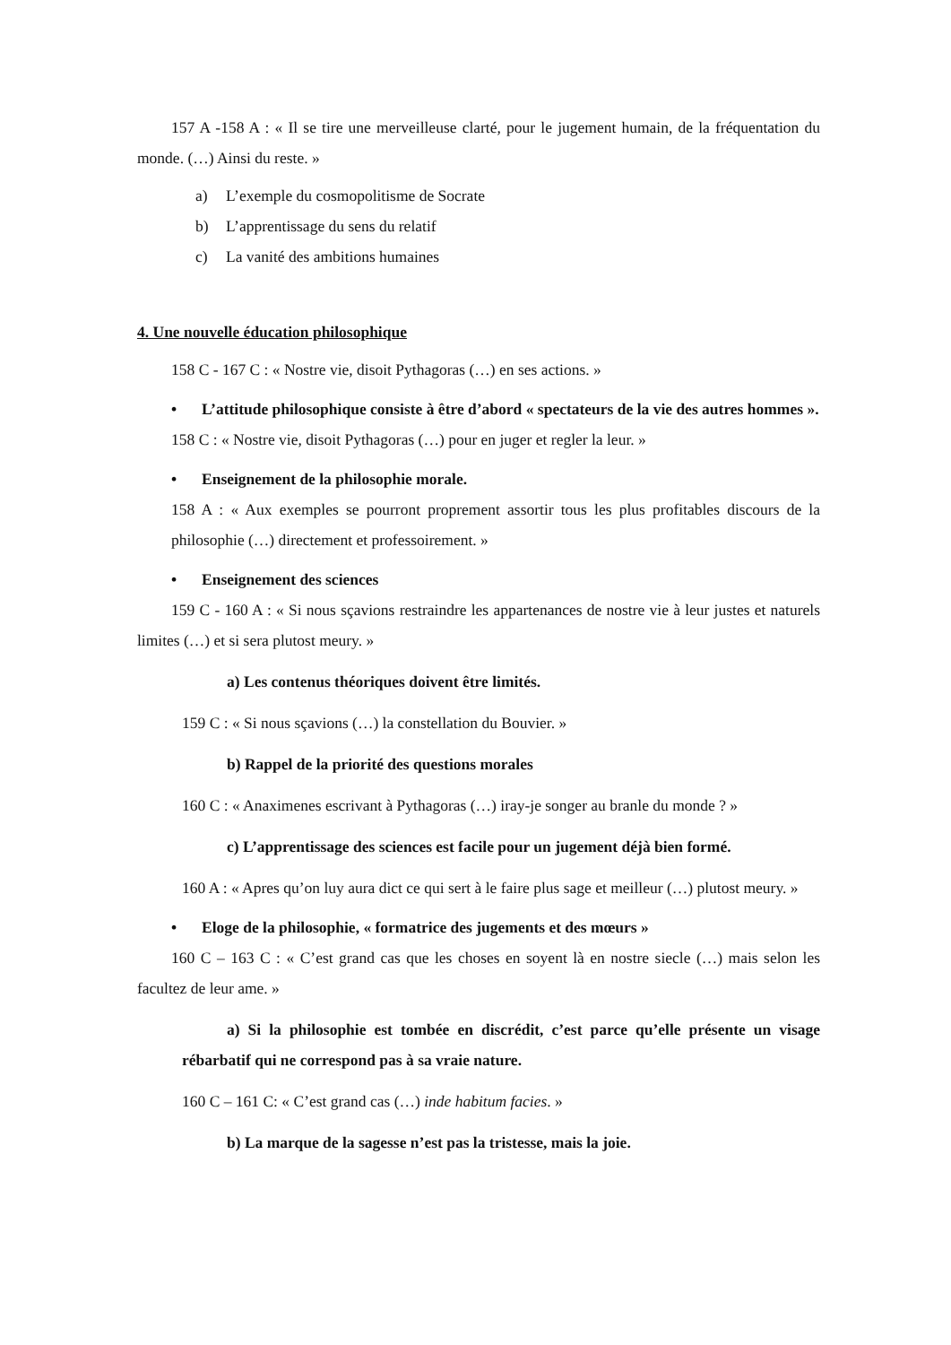157 A -158 A : « Il se tire une merveilleuse clarté, pour le jugement humain, de la fréquentation du monde. (…) Ainsi du reste. »
a) L’exemple du cosmopolitisme de Socrate
b) L’apprentissage du sens du relatif
c) La vanité des ambitions humaines
4. Une nouvelle éducation philosophique
158 C - 167 C : « Nostre vie, disoit Pythagoras (…) en ses actions. »
• L’attitude philosophique consiste à être d’abord « spectateurs de la vie des autres hommes ».
158 C : « Nostre vie, disoit Pythagoras (…) pour en juger et regler la leur. »
• Enseignement de la philosophie morale.
158 A : « Aux exemples se pourront proprement assortir tous les plus profitables discours de la philosophie (…) directement et professoirement. »
• Enseignement des sciences
159 C - 160 A : « Si nous sçavions restraindre les appartenances de nostre vie à leur justes et naturels limites (…) et si sera plutost meury. »
a) Les contenus théoriques doivent être limités.
159 C : « Si nous sçavions (…) la constellation du Bouvier. »
b) Rappel de la priorité des questions morales
160 C : « Anaximenes escrivant à Pythagoras (…) iray-je songer au branle du monde ? »
c) L’apprentissage des sciences est facile pour un jugement déjà bien formé.
160 A : « Apres qu’on luy aura dict ce qui sert à le faire plus sage et meilleur (…) plutost meury. »
• Eloge de la philosophie, « formatrice des jugements et des mœurs »
160 C – 163 C : « C’est grand cas que les choses en soyent là en nostre siecle (…) mais selon les facultez de leur ame. »
a) Si la philosophie est tombée en discrédit, c’est parce qu’elle présente un visage rébarbatif qui ne correspond pas à sa vraie nature.
160 C – 161 C: « C’est grand cas (…) inde habitum facies. »
b) La marque de la sagesse n’est pas la tristesse, mais la joie.